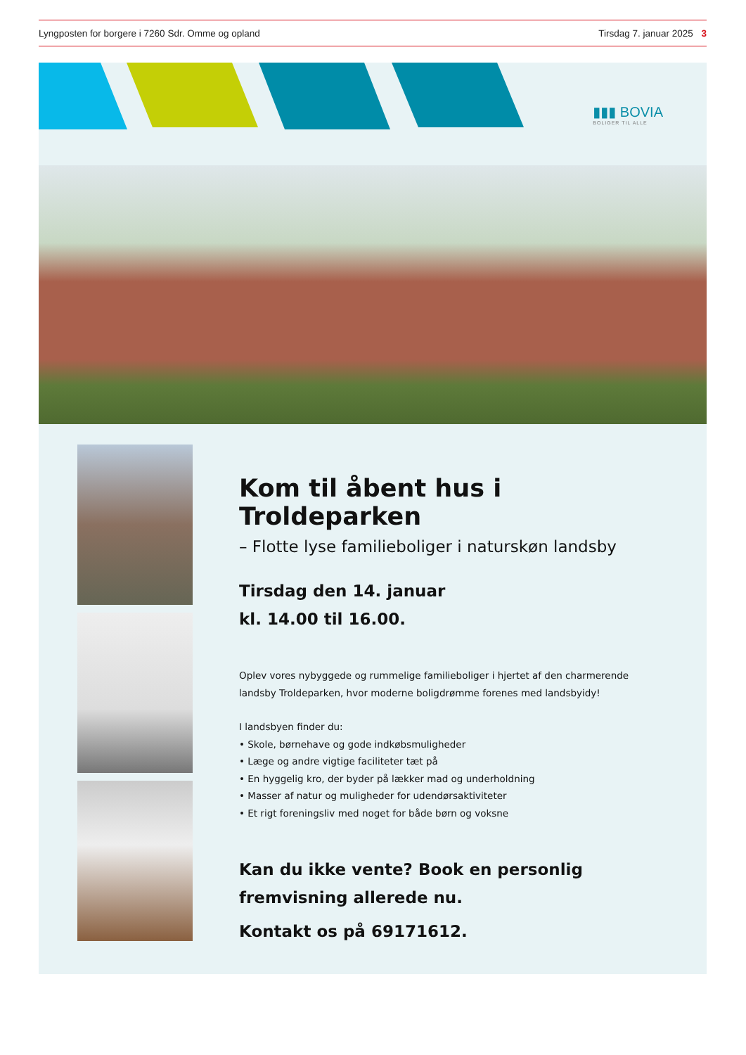Lyngposten for borgere i 7260 Sdr. Omme og opland Tirsdag 7. januar 2025 3
▮▮▮ BOVIA
BOLIGER TIL ALLE
Kom til åbent hus i Troldeparken
– Flotte lyse familieboliger i naturskøn landsby
Tirsdag den 14. januar
kl. 14.00 til 16.00.
Oplev vores nybyggede og rummelige familieboliger i hjertet af den charmerende landsby Troldeparken, hvor moderne boligdrømme forenes med landsbyidy!
I landsbyen finder du:
• Skole, børnehave og gode indkøbsmuligheder
• Læge og andre vigtige faciliteter tæt på
• En hyggelig kro, der byder på lækker mad og underholdning
• Masser af natur og muligheder for udendørsaktiviteter
• Et rigt foreningsliv med noget for både børn og voksne
Kan du ikke vente? Book en personlig fremvisning allerede nu.
Kontakt os på 69171612.